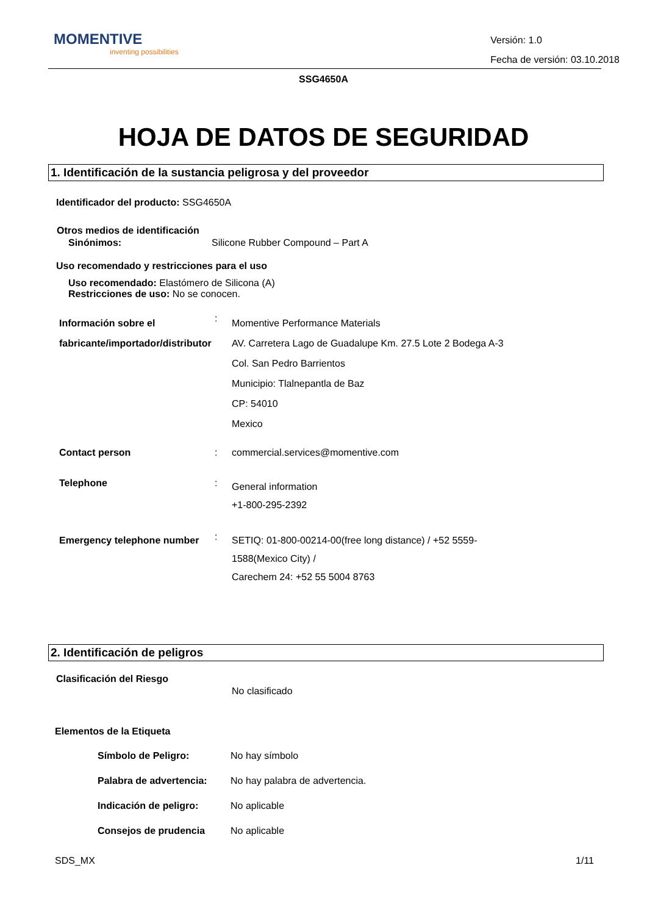MOMENTIVE
inventing possibilities
Versión: 1.0
Fecha de versión: 03.10.2018
SSG4650A
HOJA DE DATOS DE SEGURIDAD
1. Identificación de la sustancia peligrosa y del proveedor
Identificador del producto: SSG4650A
Otros medios de identificación
Sinónimos: Silicone Rubber Compound – Part A
Uso recomendado y restricciones para el uso
Uso recomendado: Elastómero de Silicona (A)
Restricciones de uso: No se conocen.
Información sobre el fabricante/importador/distributor
:
Momentive Performance Materials
AV. Carretera Lago de Guadalupe Km. 27.5 Lote 2 Bodega A-3
Col. San Pedro Barrientos
Municipio: Tlalnepantla de Baz
CP: 54010
Mexico
Contact person : commercial.services@momentive.com
Telephone :
General information
+1-800-295-2392
Emergency telephone number
:
SETIQ: 01-800-00214-00(free long distance) / +52 5559-
1588(Mexico City) /
Carechem 24: +52 55 5004 8763
2. Identificación de peligros
Clasificación del Riesgo
No clasificado
Elementos de la Etiqueta
Símbolo de Peligro: No hay símbolo
Palabra de advertencia: No hay palabra de advertencia.
Indicación de peligro: No aplicable
Consejos de prudencia No aplicable
SDS_MX 1/11